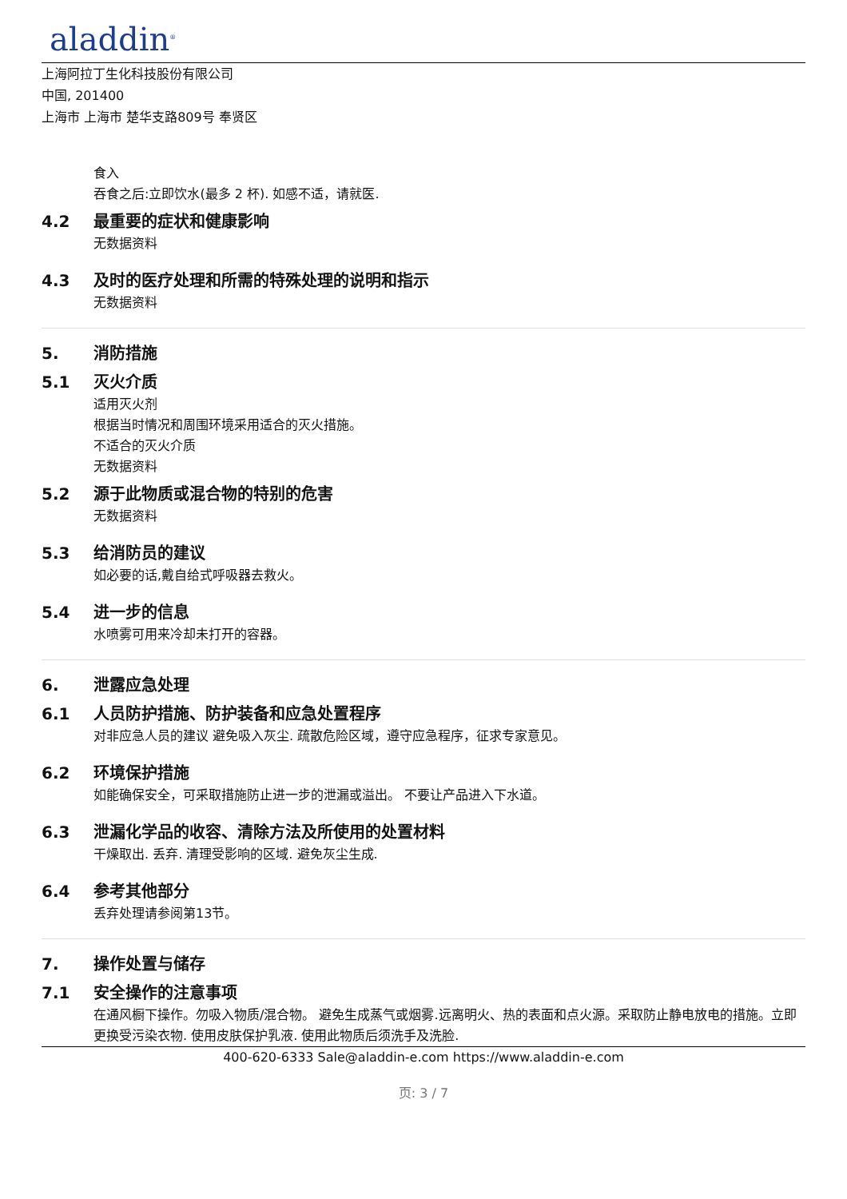aladdin<sup>®</sup>
上海阿拉丁生化科技股份有限公司
中国, 201400
上海市 上海市 楚华支路809号 奉贤区
食入
吞食之后:立即饮水(最多 2 杯). 如感不适，请就医.
4.2 最重要的症状和健康影响
无数据资料
4.3 及时的医疗处理和所需的特殊处理的说明和指示
无数据资料
5. 消防措施
5.1 灭火介质
适用灭火剂
根据当时情况和周围环境采用适合的灭火措施。
不适合的灭火介质
无数据资料
5.2 源于此物质或混合物的特别的危害
无数据资料
5.3 给消防员的建议
如必要的话,戴自给式呼吸器去救火。
5.4 进一步的信息
水喷雾可用来冷却未打开的容器。
6. 泄露应急处理
6.1 人员防护措施、防护装备和应急处置程序
对非应急人员的建议 避免吸入灰尘. 疏散危险区域，遵守应急程序，征求专家意见。
6.2 环境保护措施
如能确保安全，可采取措施防止进一步的泄漏或溢出。 不要让产品进入下水道。
6.3 泄漏化学品的收容、清除方法及所使用的处置材料
干燥取出. 丢弃. 清理受影响的区域. 避免灰尘生成.
6.4 参考其他部分
丢弃处理请参阅第13节。
7. 操作处置与储存
7.1 安全操作的注意事项
在通风橱下操作。勿吸入物质/混合物。 避免生成蒸气或烟雾.远离明火、热的表面和点火源。采取防止静电放电的措施。立即更换受污染衣物. 使用皮肤保护乳液. 使用此物质后须洗手及洗脸.
400-620-6333 Sale@aladdin-e.com https://www.aladdin-e.com
页: 3 / 7